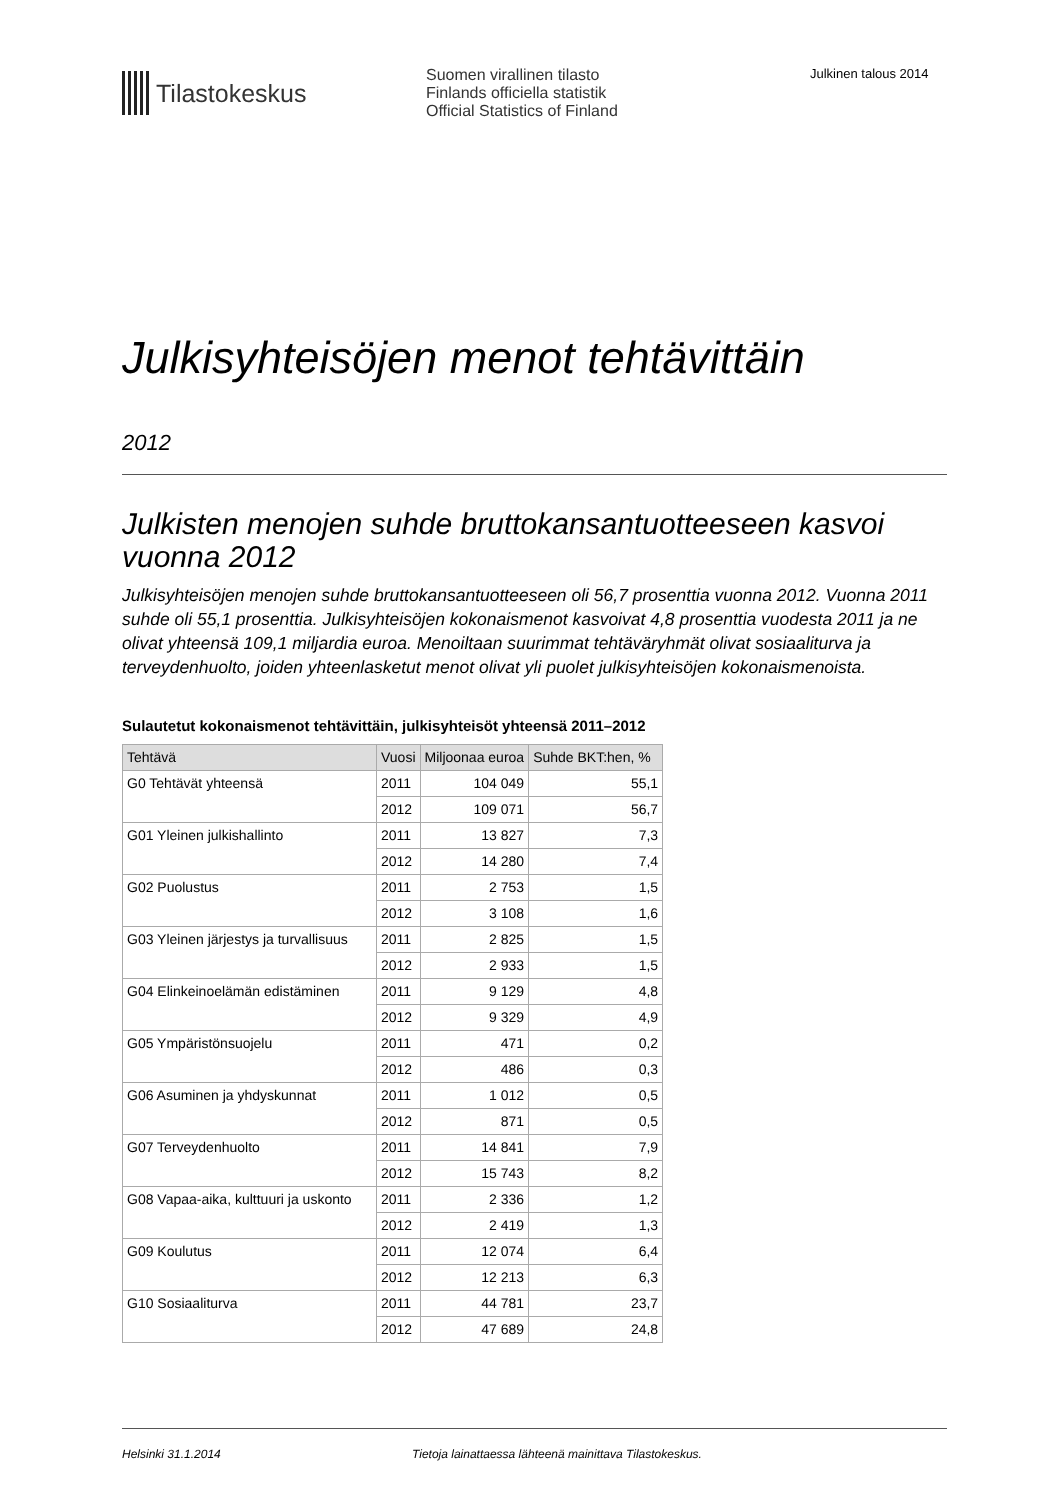Tilastokeskus
Suomen virallinen tilasto
Finlands officiella statistik
Official Statistics of Finland
Julkinen talous 2014
Julkisyhteisöjen menot tehtävittäin
2012
Julkisten menojen suhde bruttokansantuotteeseen kasvoi vuonna 2012
Julkisyhteisöjen menojen suhde bruttokansantuotteeseen oli 56,7 prosenttia vuonna 2012. Vuonna 2011 suhde oli 55,1 prosenttia. Julkisyhteisöjen kokonaismenot kasvoivat 4,8 prosenttia vuodesta 2011 ja ne olivat yhteensä 109,1 miljardia euroa. Menoiltaan suurimmat tehtäväryhmät olivat sosiaaliturva ja terveydenhuolto, joiden yhteenlasketut menot olivat yli puolet julkisyhteisöjen kokonaismenoista.
Sulautetut kokonaismenot tehtävittäin, julkisyhteisöt yhteensä 2011–2012
| Tehtävä | Vuosi | Miljoonaa euroa | Suhde BKT:hen, % |
| --- | --- | --- | --- |
| G0 Tehtävät yhteensä | 2011 | 104 049 | 55,1 |
| | 2012 | 109 071 | 56,7 |
| G01 Yleinen julkishallinto | 2011 | 13 827 | 7,3 |
| | 2012 | 14 280 | 7,4 |
| G02 Puolustus | 2011 | 2 753 | 1,5 |
| | 2012 | 3 108 | 1,6 |
| G03 Yleinen järjestys ja turvallisuus | 2011 | 2 825 | 1,5 |
| | 2012 | 2 933 | 1,5 |
| G04 Elinkeinoelämän edistäminen | 2011 | 9 129 | 4,8 |
| | 2012 | 9 329 | 4,9 |
| G05 Ympäristönsuojelu | 2011 | 471 | 0,2 |
| | 2012 | 486 | 0,3 |
| G06 Asuminen ja yhdyskunnat | 2011 | 1 012 | 0,5 |
| | 2012 | 871 | 0,5 |
| G07 Terveydenhuolto | 2011 | 14 841 | 7,9 |
| | 2012 | 15 743 | 8,2 |
| G08 Vapaa-aika, kulttuuri ja uskonto | 2011 | 2 336 | 1,2 |
| | 2012 | 2 419 | 1,3 |
| G09 Koulutus | 2011 | 12 074 | 6,4 |
| | 2012 | 12 213 | 6,3 |
| G10 Sosiaaliturva | 2011 | 44 781 | 23,7 |
| | 2012 | 47 689 | 24,8 |
Helsinki 31.1.2014 Tietoja lainattaessa lähteenä mainittava Tilastokeskus.